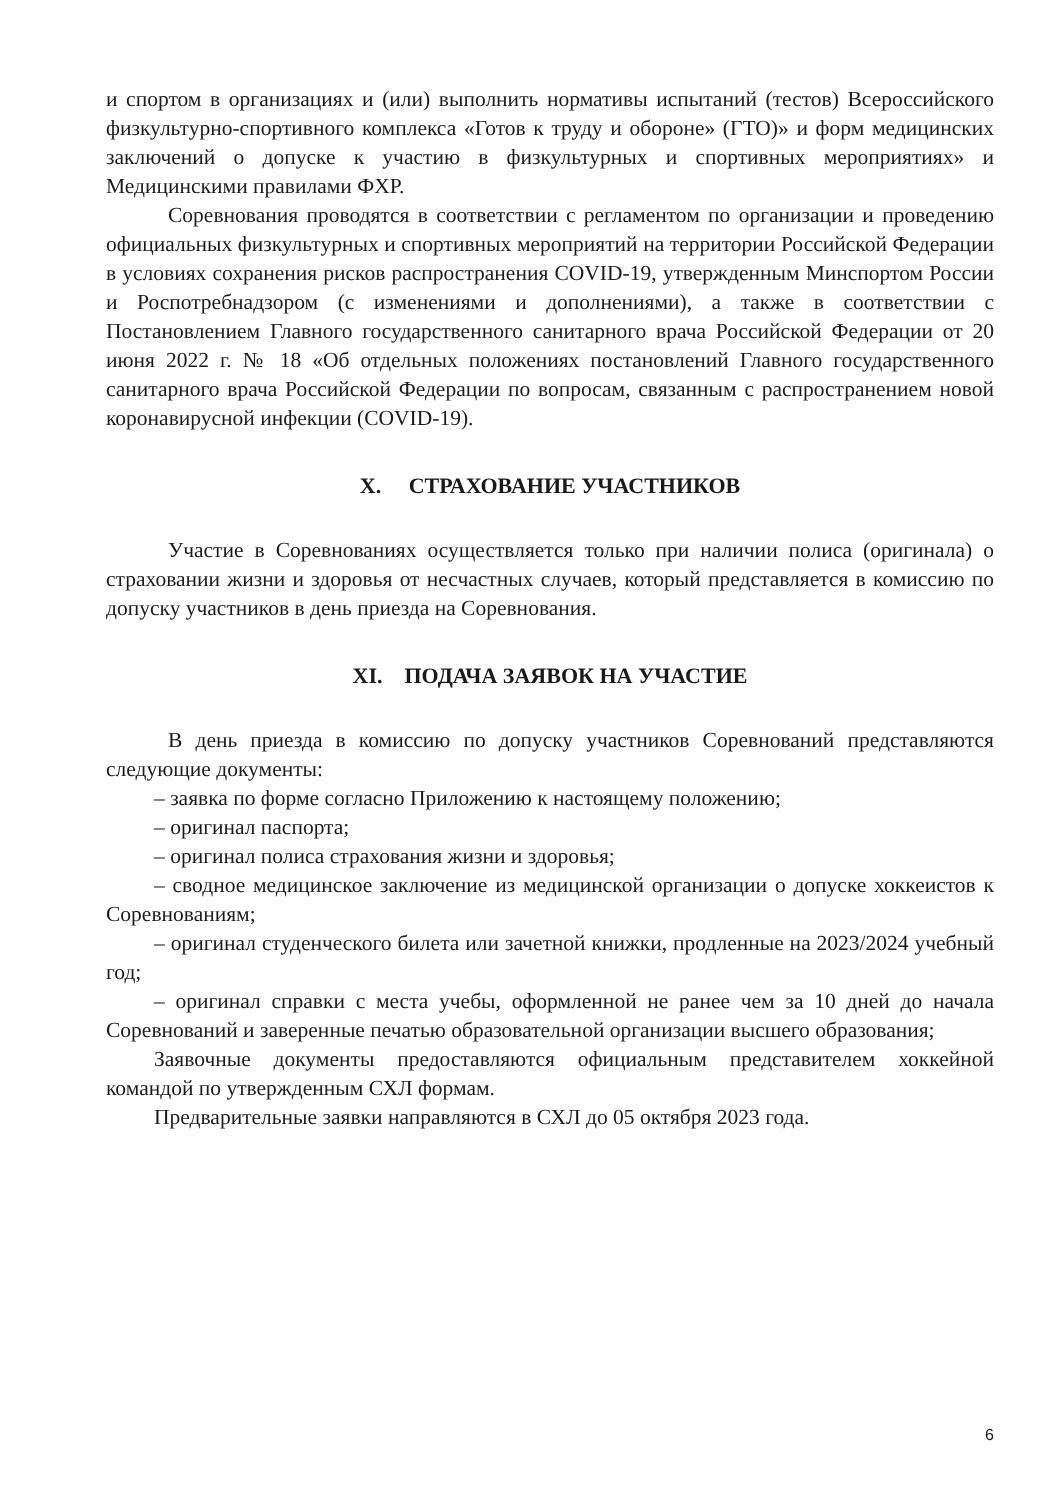и спортом в организациях и (или) выполнить нормативы испытаний (тестов) Всероссийского физкультурно-спортивного комплекса «Готов к труду и обороне» (ГТО)» и форм медицинских заключений о допуске к участию в физкультурных и спортивных мероприятиях» и Медицинскими правилами ФХР.
Соревнования проводятся в соответствии с регламентом по организации и проведению официальных физкультурных и спортивных мероприятий на территории Российской Федерации в условиях сохранения рисков распространения COVID-19, утвержденным Минспортом России и Роспотребнадзором (с изменениями и дополнениями), а также в соответствии с Постановлением Главного государственного санитарного врача Российской Федерации от 20 июня 2022 г. № 18 «Об отдельных положениях постановлений Главного государственного санитарного врача Российской Федерации по вопросам, связанным с распространением новой коронавирусной инфекции (COVID-19).
X. СТРАХОВАНИЕ УЧАСТНИКОВ
Участие в Соревнованиях осуществляется только при наличии полиса (оригинала) о страховании жизни и здоровья от несчастных случаев, который представляется в комиссию по допуску участников в день приезда на Соревнования.
XI. ПОДАЧА ЗАЯВОК НА УЧАСТИЕ
В день приезда в комиссию по допуску участников Соревнований представляются следующие документы:
– заявка по форме согласно Приложению к настоящему положению;
– оригинал паспорта;
– оригинал полиса страхования жизни и здоровья;
– сводное медицинское заключение из медицинской организации о допуске хоккеистов к Соревнованиям;
– оригинал студенческого билета или зачетной книжки, продленные на 2023/2024 учебный год;
– оригинал справки с места учебы, оформленной не ранее чем за 10 дней до начала Соревнований и заверенные печатью образовательной организации высшего образования;
Заявочные документы предоставляются официальным представителем хоккейной командой по утвержденным СХЛ формам.
Предварительные заявки направляются в СХЛ до 05 октября 2023 года.
6